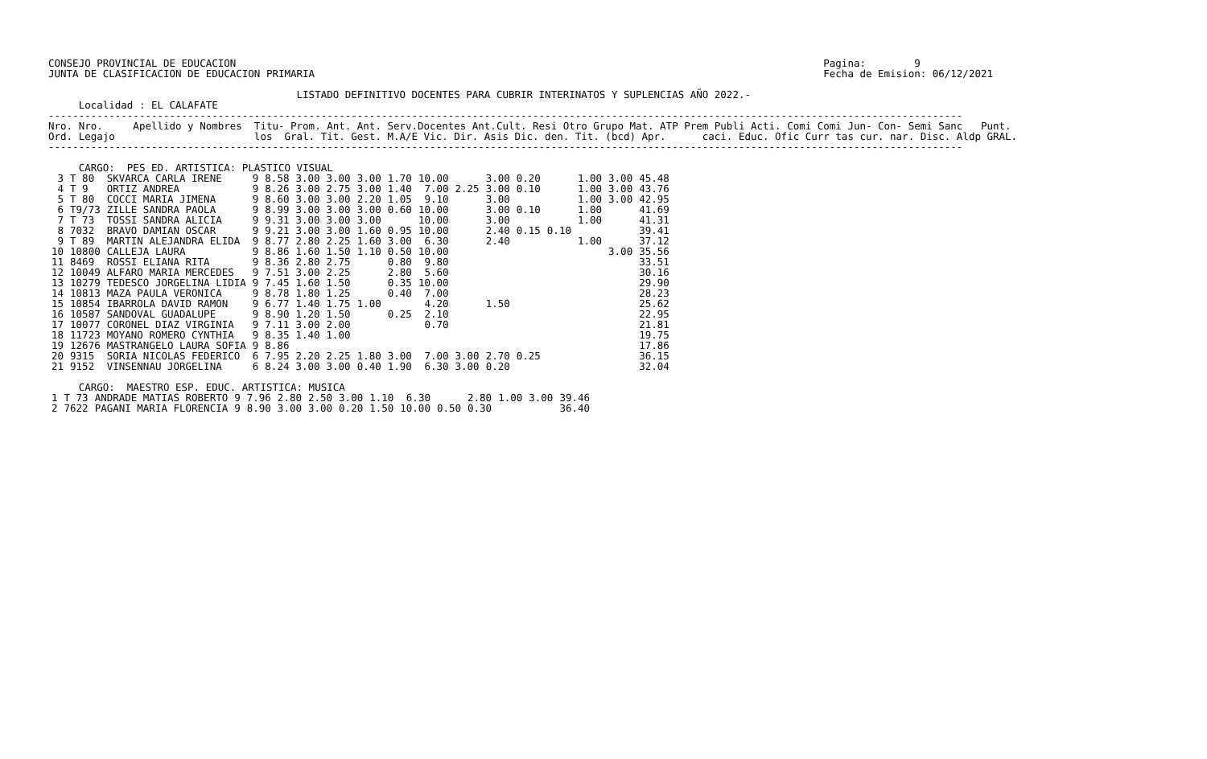CONSEJO PROVINCIAL DE EDUCACION                                                                                                 Pagina:        9
JUNTA DE CLASIFICACION DE EDUCACION PRIMARIA                                                                                    Fecha de Emision: 06/12/2021

                                         LISTADO DEFINITIVO DOCENTES PARA CUBRIR INTERINATOS Y SUPLENCIAS AÑO 2022.-
     Localidad : EL CALAFATE
-------------------------------------------------------------------------------------------------------------------------------------------------------
Nro. Nro.     Apellido y Nombres  Titu- Prom. Ant. Ant. Serv.Docentes Ant.Cult. Resi Otro Grupo Mat. ATP Prem Publi Acti. Comi Comi Jun- Con- Semi Sanc   Punt.
Ord. Legajo                       los  Gral. Tit. Gest. M.A/E Vic. Dir. Asis Dic. den. Tit. (bcd) Apr.      caci. Educ. Ofic Curr tas cur. nar. Disc. Aldp GRAL.
-------------------------------------------------------------------------------------------------------------------------------------------------------

     CARGO:  PES ED. ARTISTICA: PLASTICO VISUAL
| 3 | T 80 | SKVARCA CARLA IRENE | 9 | 8.58 | 3.00 | 3.00 | 3.00 | 1.70 | 10.00 | | 3.00 | 0.20 | | 1.00 | 3.00 | 45.48 |
| 4 | T 9 | ORTIZ ANDREA | 9 | 8.26 | 3.00 | 2.75 | 3.00 | 1.40 | 7.00 | 2.25 | 3.00 | 0.10 | | 1.00 | 3.00 | 43.76 |
| 5 | T 80 | COCCI MARIA JIMENA | 9 | 8.60 | 3.00 | 3.00 | 2.20 | 1.05 | 9.10 | | 3.00 | | | 1.00 | 3.00 | 42.95 |
| 6 | T9/73 | ZILLE SANDRA PAOLA | 9 | 8.99 | 3.00 | 3.00 | 3.00 | 0.60 | 10.00 | | 3.00 | 0.10 | | 1.00 | | 41.69 |
| 7 | T 73 | TOSSI SANDRA ALICIA | 9 | 9.31 | 3.00 | 3.00 | 3.00 | | 10.00 | | 3.00 | | | 1.00 | | 41.31 |
| 8 | 7032 | BRAVO DAMIAN OSCAR | 9 | 9.21 | 3.00 | 3.00 | 1.60 | 0.95 | 10.00 | | 2.40 | 0.15 | 0.10 | | | 39.41 |
| 9 | T 89 | MARTIN ALEJANDRA ELIDA | 9 | 8.77 | 2.80 | 2.25 | 1.60 | 3.00 | 6.30 | | 2.40 | | | 1.00 | | 37.12 |
| 10 | 10800 | CALLEJA LAURA | 9 | 8.86 | 1.60 | 1.50 | 1.10 | 0.50 | 10.00 | | | | | | 3.00 | 35.56 |
| 11 | 8469 | ROSSI ELIANA RITA | 9 | 8.36 | 2.80 | 2.75 | | 0.80 | 9.80 | | | | | | | 33.51 |
| 12 | 10049 | ALFARO MARIA MERCEDES | 9 | 7.51 | 3.00 | 2.25 | | 2.80 | 5.60 | | | | | | | 30.16 |
| 13 | 10279 | TEDESCO JORGELINA LIDIA | 9 | 7.45 | 1.60 | 1.50 | | 0.35 | 10.00 | | | | | | | 29.90 |
| 14 | 10813 | MAZA PAULA VERONICA | 9 | 8.78 | 1.80 | 1.25 | | 0.40 | 7.00 | | | | | | | 28.23 |
| 15 | 10854 | IBARROLA DAVID RAMON | 9 | 6.77 | 1.40 | 1.75 | 1.00 | | 4.20 | | 1.50 | | | | | 25.62 |
| 16 | 10587 | SANDOVAL GUADALUPE | 9 | 8.90 | 1.20 | 1.50 | | 0.25 | 2.10 | | | | | | | 22.95 |
| 17 | 10077 | CORONEL DIAZ VIRGINIA | 9 | 7.11 | 3.00 | 2.00 | | | 0.70 | | | | | | | 21.81 |
| 18 | 11723 | MOYANO ROMERO CYNTHIA | 9 | 8.35 | 1.40 | 1.00 | | | | | | | | | | 19.75 |
| 19 | 12676 | MASTRANGELO LAURA SOFIA | 9 | 8.86 | | | | | | | | | | | | 17.86 |
| 20 | 9315 | SORIA NICOLAS FEDERICO | 6 | 7.95 | 2.20 | 2.25 | 1.80 | 3.00 | 7.00 | 3.00 | 2.70 | 0.25 | | | | 36.15 |
| 21 | 9152 | VINSENNAU JORGELINA | 6 | 8.24 | 3.00 | 3.00 | 0.40 | 1.90 | 6.30 | 3.00 | 0.20 | | | | | 32.04 |
     CARGO:  MAESTRO ESP. EDUC. ARTISTICA: MUSICA
| 1 | T 73 | ANDRADE MATIAS ROBERTO | 9 | 7.96 | 2.80 | 2.50 | 3.00 | 1.10 | 6.30 | | 2.80 | 1.00 | 3.00 | 39.46 |
| 2 | 7622 | PAGANI MARIA FLORENCIA | 9 | 8.90 | 3.00 | 3.00 | 0.20 | 1.50 | 10.00 | 0.50 | 0.30 | | | 36.40 |